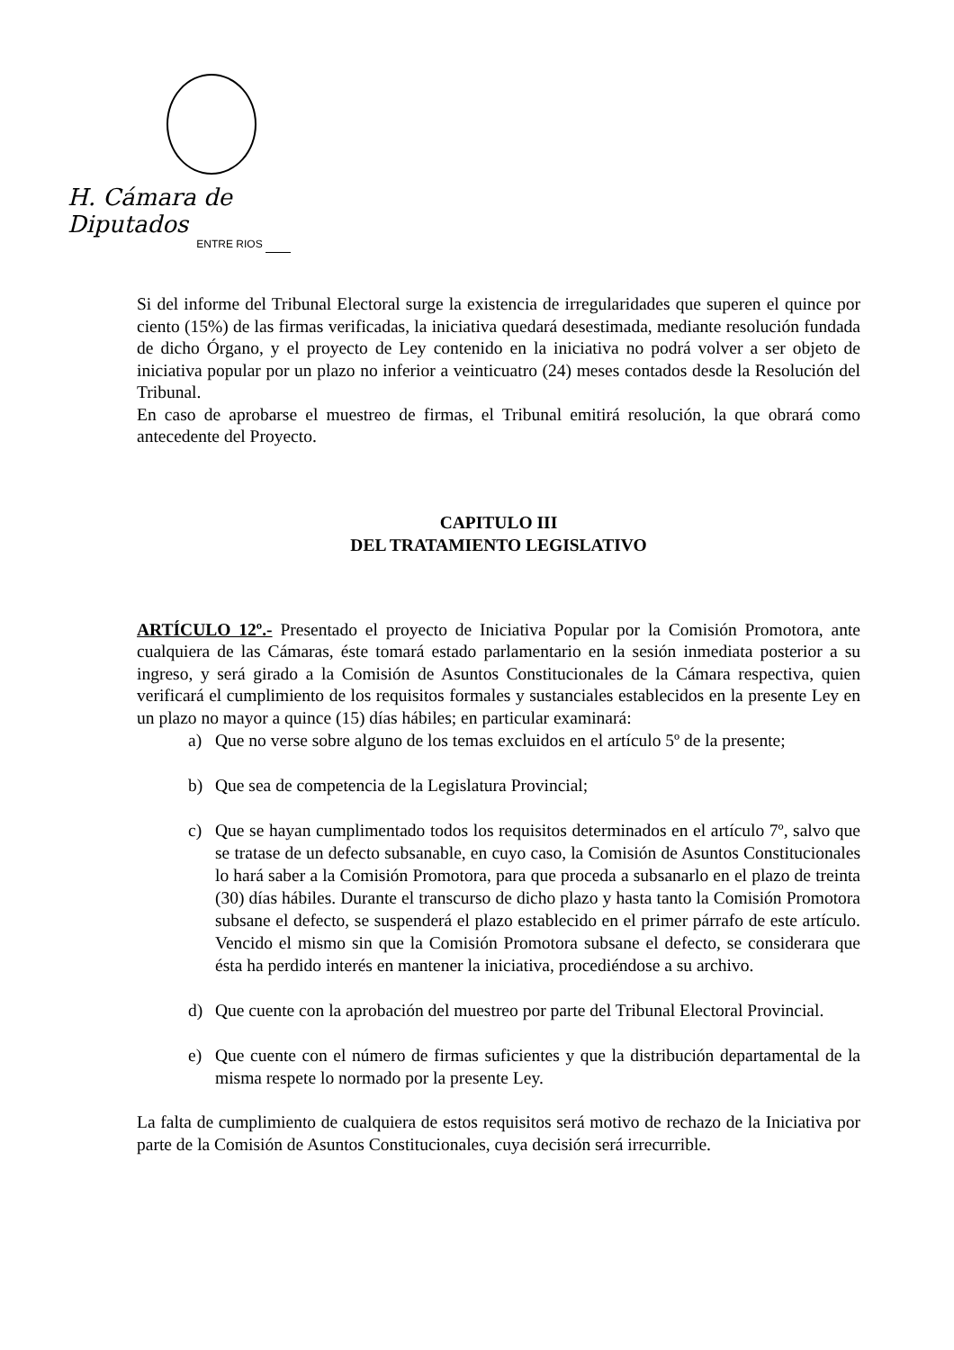H. Cámara de Diputados
ENTRE RIOS
Si del informe del Tribunal Electoral surge la existencia de irregularidades que superen el quince por ciento (15%) de las firmas verificadas, la iniciativa quedará desestimada, mediante resolución fundada de dicho Órgano, y el proyecto de Ley contenido en la iniciativa no podrá volver a ser objeto de iniciativa popular por un plazo no inferior a veinticuatro (24) meses contados desde la Resolución del Tribunal.
En caso de aprobarse el muestreo de firmas, el Tribunal emitirá resolución, la que obrará como antecedente del Proyecto.
CAPITULO III
DEL TRATAMIENTO LEGISLATIVO
ARTÍCULO 12º.- Presentado el proyecto de Iniciativa Popular por la Comisión Promotora, ante cualquiera de las Cámaras, éste tomará estado parlamentario en la sesión inmediata posterior a su ingreso, y será girado a la Comisión de Asuntos Constitucionales de la Cámara respectiva, quien verificará el cumplimiento de los requisitos formales y sustanciales establecidos en la presente Ley en un plazo no mayor a quince (15) días hábiles; en particular examinará:
a) Que no verse sobre alguno de los temas excluidos en el artículo 5º de la presente;
b) Que sea de competencia de la Legislatura Provincial;
c) Que se hayan cumplimentado todos los requisitos determinados en el artículo 7º, salvo que se tratase de un defecto subsanable, en cuyo caso, la Comisión de Asuntos Constitucionales lo hará saber a la Comisión Promotora, para que proceda a subsanarlo en el plazo de treinta (30) días hábiles. Durante el transcurso de dicho plazo y hasta tanto la Comisión Promotora subsane el defecto, se suspenderá el plazo establecido en el primer párrafo de este artículo. Vencido el mismo sin que la Comisión Promotora subsane el defecto, se considerara que ésta ha perdido interés en mantener la iniciativa, procediéndose a su archivo.
d) Que cuente con la aprobación del muestreo por parte del Tribunal Electoral Provincial.
e) Que cuente con el número de firmas suficientes y que la distribución departamental de la misma respete lo normado por la presente Ley.
La falta de cumplimiento de cualquiera de estos requisitos será motivo de rechazo de la Iniciativa por parte de la Comisión de Asuntos Constitucionales, cuya decisión será irrecurrible.